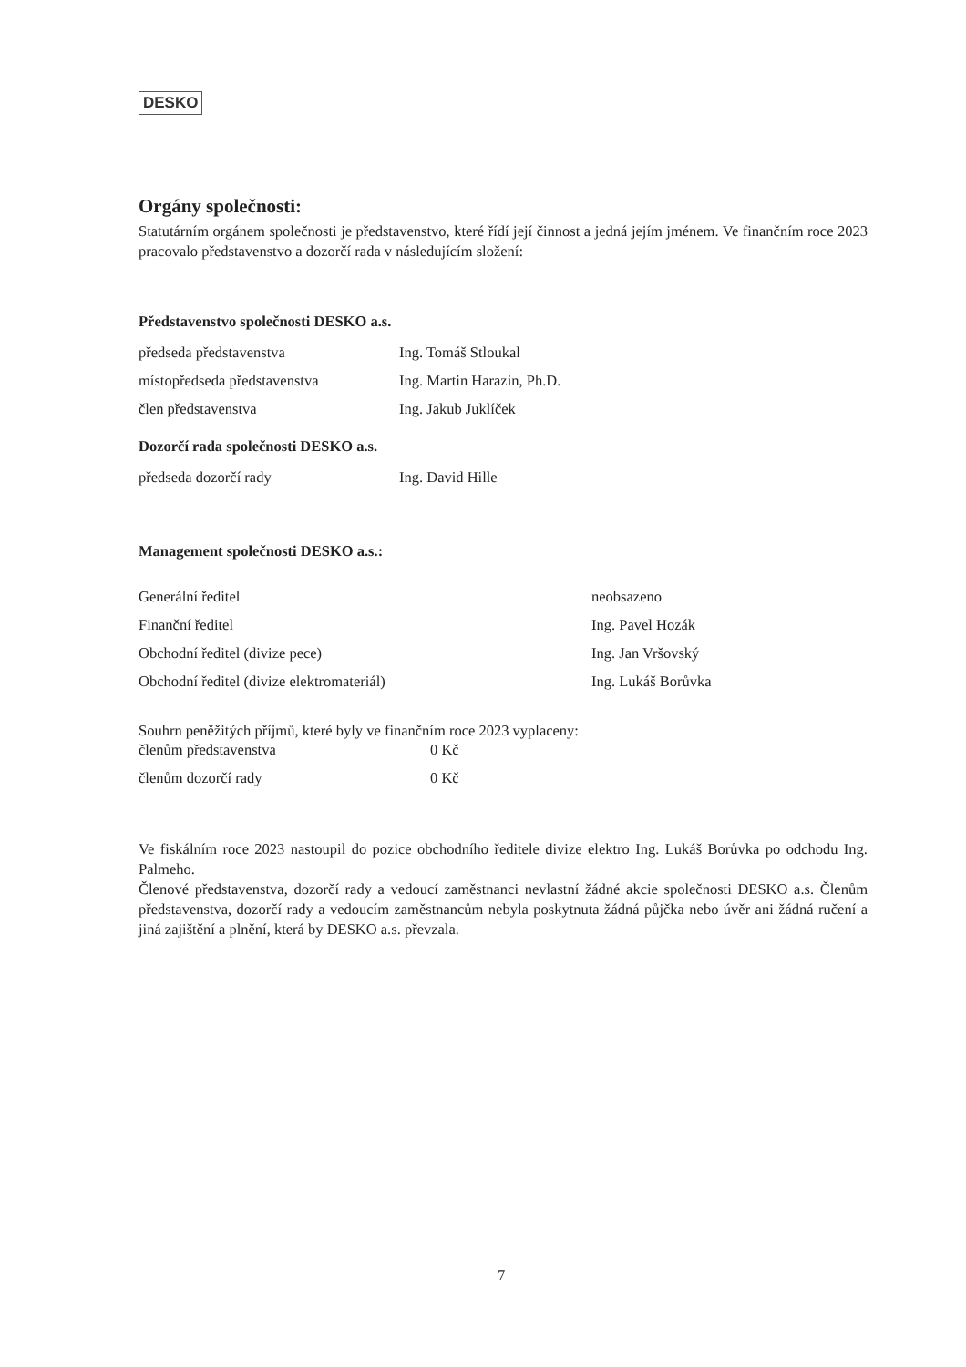DESKO
Orgány společnosti:
Statutárním orgánem společnosti je představenstvo, které řídí její činnost a jedná jejím jménem. Ve finančním roce 2023 pracovalo představenstvo a dozorčí rada v následujícím složení:
Představenstvo společnosti DESKO a.s.
| předseda představenstva | Ing. Tomáš Stloukal |
| místopředseda představenstva | Ing. Martin Harazin, Ph.D. |
| člen představenstva | Ing. Jakub Juklíček |
Dozorčí rada společnosti DESKO a.s.
| předseda dozorčí rady | Ing. David Hille |
Management společnosti DESKO a.s.:
| Generální ředitel | neobsazeno |
| Finanční ředitel | Ing. Pavel Hozák |
| Obchodní ředitel (divize pece) | Ing. Jan Vršovský |
| Obchodní ředitel (divize elektromateriál) | Ing. Lukáš Borůvka |
Souhrn peněžitých příjmů, které byly ve finančním roce 2023 vyplaceny:
| členům představenstva | 0 Kč |
| členům dozorčí rady | 0 Kč |
Ve fiskálním roce 2023 nastoupil do pozice obchodního ředitele divize elektro Ing. Lukáš Borůvka po odchodu Ing. Palmeho.
Členové představenstva, dozorčí rady a vedoucí zaměstnanci nevlastní žádné akcie společnosti DESKO a.s. Členům představenstva, dozorčí rady a vedoucím zaměstnancům nebyla poskytnuta žádná půjčka nebo úvěr ani žádná ručení a jiná zajištění a plnění, která by DESKO a.s. převzala.
7